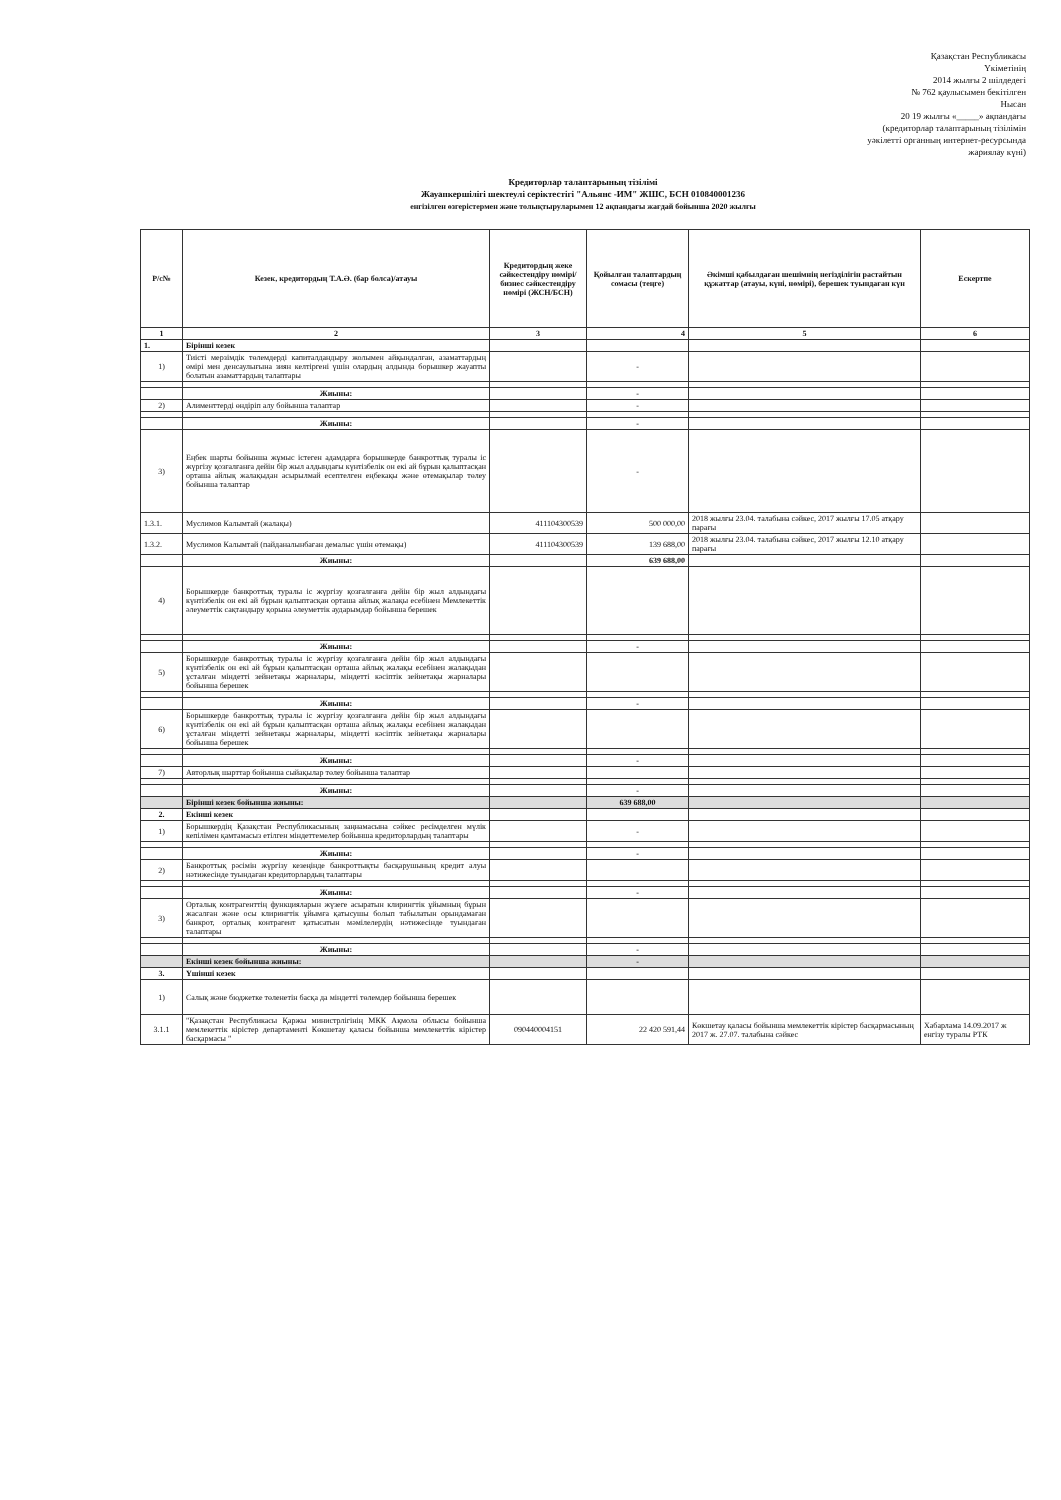Қазақстан Республикасы
Үкіметінің
2014 жылғы 2 шілдедегі
№ 762 қаулысымен бекітілген
Нысан
20 19 жылғы «_____» ақпандағы
(кредиторлар талаптарының тізілімін
уәкілетті органның интернет-ресурсында
жариялау күні)
Кредиторлар талаптарының тізілімі
Жауапкершілігі шектеулі серіктестігі "Альянс -ИМ" ЖШС, БСН 010840001236
енгізілген өзгерістермен және толықтыруларымен 12 ақпандағы жағдай бойынша 2020 жылғы
| Р/с№ | Кезек, кредитордың Т.А.Ә. (бар болса)/атауы | Кредитордың жеке сәйкестендіру нөмірі/бизнес сәйкестендіру нөмірі (ЖСН/БСН) | Қойылған талаптардың сомасы (теңге) | Әкімші қабылдаған шешімнің негізділігін растайтын құжаттар (атауы, күні, нөмірі), берешек туындаған күн | Ескертпе |
| --- | --- | --- | --- | --- | --- |
| 1 | 2 | 3 | 4 | 5 | 6 |
| 1. | Бірінші кезек | | | | |
| 1) | Тиісті мерзімдік төлемдерді капиталдандыру жолымен айқындалған, азаматтардың өмірі мен денсаулығына зиян келтіргені үшін олардың алдында борышкер жауапты болатын азаматтардың талаптары | | - | | |
| | Жиыны: | | - | | |
| 2) | Алименттерді өндіріп алу бойынша талаптар | | - | | |
| | Жиыны: | | - | | |
| 3) | Еңбек шарты бойынша жұмыс істеген адамдарға борышкерде банкроттық туралы іс жүргізу қозғалғанға дейін бір жыл алдындағы күнтізбелік он екі ай бұрын қалыптасқан орташа айлық жалақыдан асырылмай есептелген еңбекақы және өтемақылар төлеу бойынша талаптар | | - | | |
| 1.3.1. | Муслимов Калымтай (жалақы) | 411104300539 | 500 000,00 | 2018 жылғы 23.04. талабына сәйкес, 2017 жылғы 17.05 атқару парағы | |
| 1.3.2. | Муслимов Калымтай (пайданалынбаған демалыс үшін өтемақы) | 411104300539 | 139 688,00 | 2018 жылғы 23.04. талабына сәйкес, 2017 жылғы 12.10 атқару парағы | |
| | Жиыны: | | 639 688,00 | | |
| 4) | Борышкерде банкроттық туралы іс жүргізу қозғалғанға дейін бір жыл алдындағы күнтізбелік он екі ай бұрын қалыптасқан орташа айлық жалақы есебінен Мемлекеттік әлеуметтік сақтандыру қорына әлеуметтік аударымдар бойынша берешек | | | | |
| | Жиыны: | | - | | |
| 5) | Борышкерде банкроттық туралы іс жүргізу қозғалғанға дейін бір жыл алдындағы күнтізбелік он екі ай бұрын қалыптасқан орташа айлық жалақы есебінен жалақыдан ұсталған міндетті зейнетақы жарналары, міндетті кәсіптік зейнетақы жарналары бойынша берешек | | | | |
| | Жиыны: | | - | | |
| 6) | Борышкерде банкроттық туралы іс жүргізу қозғалғанға дейін бір жыл алдындағы күнтізбелік он екі ай бұрын қалыптасқан орташа айлық жалақы есебінен жалақыдан ұсталған міндетті зейнетақы жарналары, міндетті кәсіптік зейнетақы жарналары бойынша берешек | | | | |
| | Жиыны: | | - | | |
| 7) | Авторлық шарттар бойынша сыйақылар төлеу бойынша талаптар | | | | |
| | Жиыны: | | - | | |
| | Бірінші кезек бойынша жиыны: | | 639 688,00 | | |
| 2. | Екінші кезек | | | | |
| 1) | Борышкердің Қазақстан Республикасының заңнамасына сәйкес ресімделген мүлік кепілімен қамтамасыз етілген міндеттемелер бойынша кредиторлардың талаптары | | - | | |
| | Жиыны: | | - | | |
| 2) | Банкроттық рәсімін жүргізу кезеңінде банкроттықты басқарушының кредит алуы нәтижесінде туындаған кредиторлардың талаптары | | | | |
| | Жиыны: | | - | | |
| 3) | Орталық контрагенттің функцияларын жүзеге асыратын клирингтік ұйымның бұрын жасалған және осы клирингтік ұйымға қатысушы болып табылатын орындамаған банкрот, орталық контрагент қатысатын мәмілелердің нәтижесінде туындаған талаптары | | | | |
| | Жиыны: | | - | | |
| | Екінші кезек бойынша жиыны: | | - | | |
| 3. | Үшінші кезек | | | | |
| 1) | Салық және бюджетке төленетін басқа да міндетті төлемдер бойынша берешек | | | | |
| 3.1.1 | "Қазақстан Республикасы Қаржы министрлігінің МКК Ақмола облысы бойынша мемлекеттік кірістер департаменті Көкшетау қаласы бойынша мемлекеттік кірістер басқармасы " | 090440004151 | 22 420 591,44 | Көкшетау қаласы бойынша мемлекеттік кірістер басқармасының 2017 ж. 27.07. талабына сәйкес | Хабарлама 14.09.2017 ж енгізу туралы РТК |